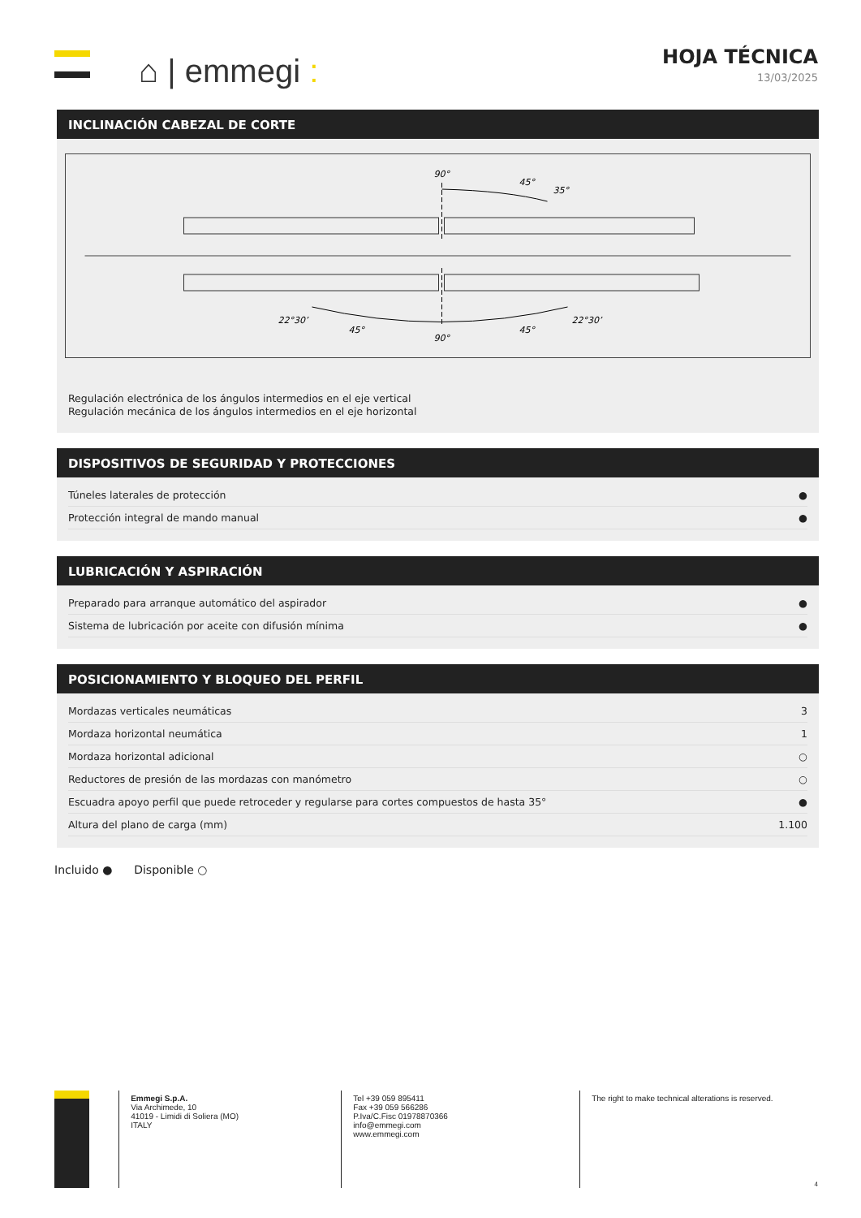⌂ | emmegi :
HOJA TÉCNICA
13/03/2025
INCLINACIÓN CABEZAL DE CORTE
90°
45°
35°
22°30’
45°
90°
45°
22°30’
Regulación electrónica de los ángulos intermedios en el eje vertical
Regulación mecánica de los ángulos intermedios en el eje horizontal
DISPOSITIVOS DE SEGURIDAD Y PROTECCIONES
| Túneles laterales de protección | ● |
| Protección integral de mando manual | ● |
LUBRICACIÓN Y ASPIRACIÓN
| Preparado para arranque automático del aspirador | ● |
| Sistema de lubricación por aceite con difusión mínima | ● |
POSICIONAMIENTO Y BLOQUEO DEL PERFIL
| Mordazas verticales neumáticas | 3 |
| Mordaza horizontal neumática | 1 |
| Mordaza horizontal adicional | ○ |
| Reductores de presión de las mordazas con manómetro | ○ |
| Escuadra apoyo perfil que puede retroceder y regularse para cortes compuestos de hasta 35° | ● |
| Altura del plano de carga (mm) | 1.100 |
Incluido ● Disponible ○
Emmegi S.p.A.
Via Archimede, 10
41019 - Limidi di Soliera (MO)
ITALY
Tel +39 059 895411
Fax +39 059 566286
P.Iva/C.Fisc 01978870366
info@emmegi.com
www.emmegi.com
The right to make technical alterations is reserved.
4